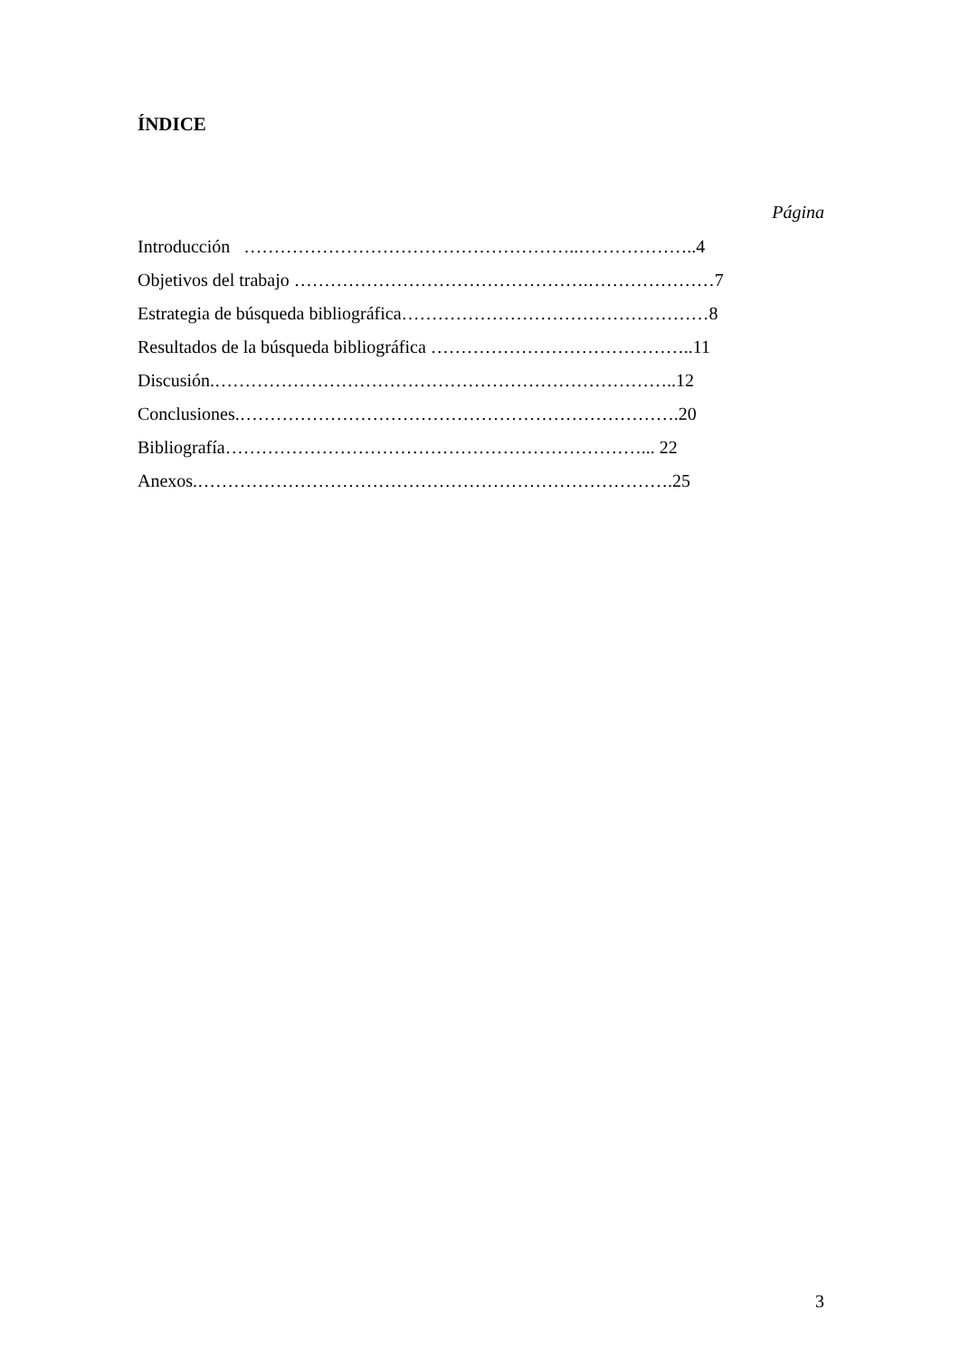ÍNDICE
Página
Introducción ………………………………………………..………………..4
Objetivos del trabajo ………………………………………….…………………7
Estrategia de búsqueda bibliográfica……………………………………………8
Resultados de la búsqueda bibliográfica ……………………………………..11
Discusión.…………………………………………………………………..12
Conclusiones.……………………………………………………………….20
Bibliografía……………………………………………………………... 22
Anexos.…………………………………………………………………….25
3